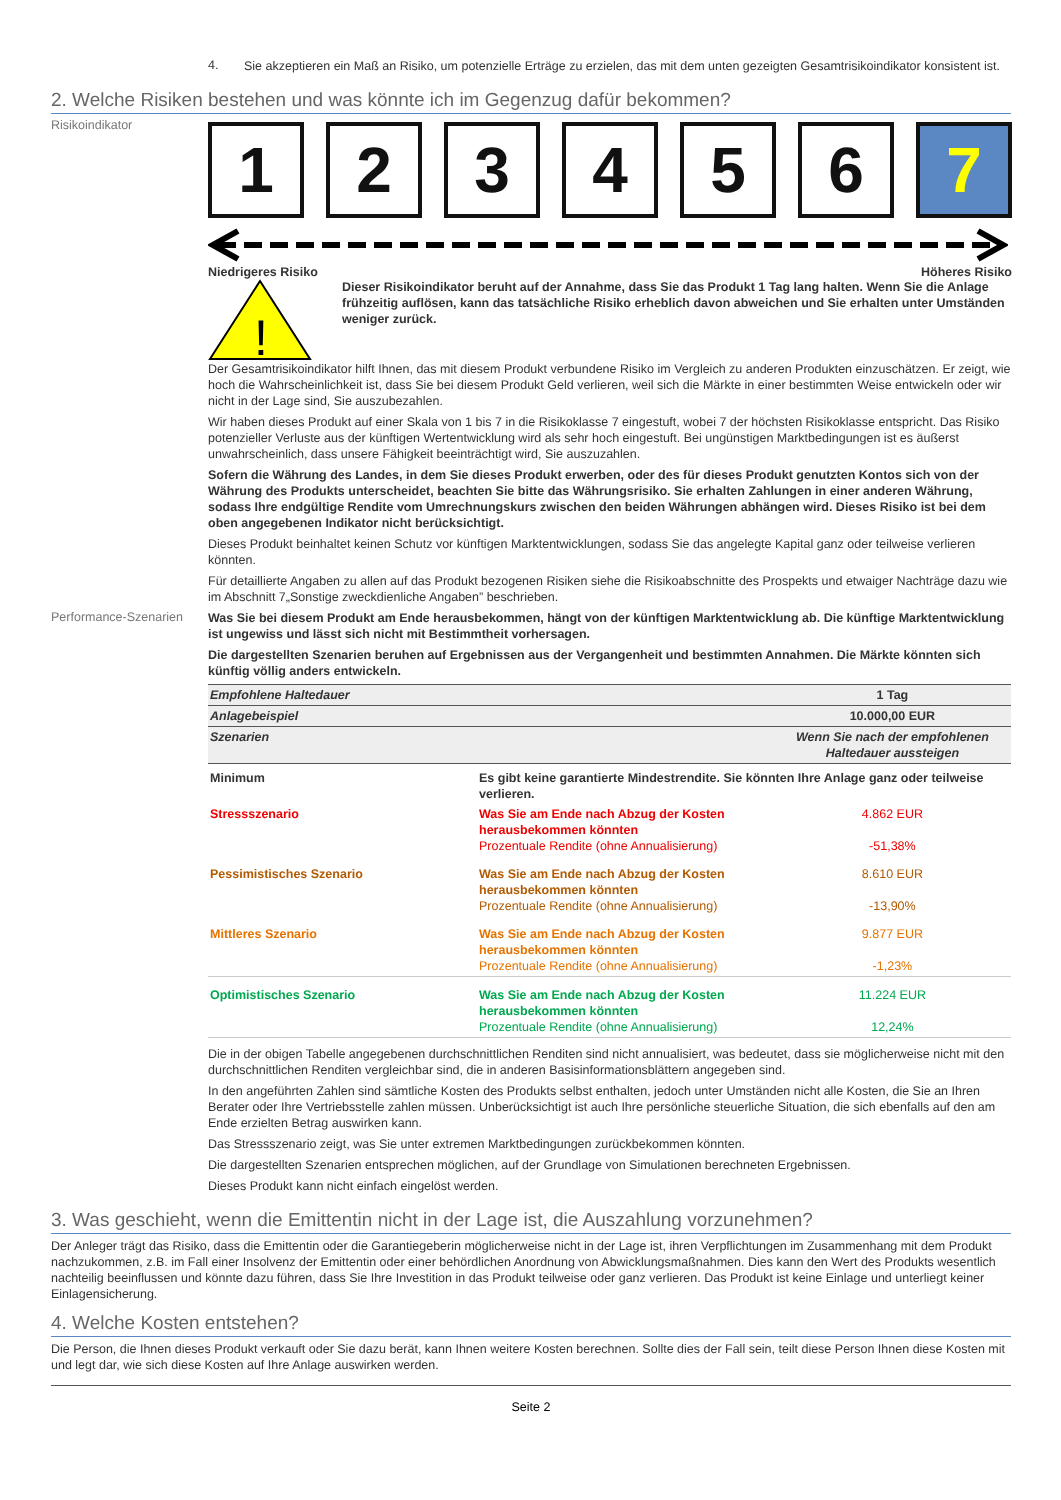4.
Sie akzeptieren ein Maß an Risiko, um potenzielle Erträge zu erzielen, das mit dem unten gezeigten Gesamtrisikoindikator konsistent ist.
2. Welche Risiken bestehen und was könnte ich im Gegenzug dafür bekommen?
Risikoindikator
1 2 3 4 5 6 7
Niedrigeres Risiko Höheres Risiko
!
Dieser Risikoindikator beruht auf der Annahme, dass Sie das Produkt 1 Tag lang halten. Wenn Sie die Anlage frühzeitig auflösen, kann das tatsächliche Risiko erheblich davon abweichen und Sie erhalten unter Umständen weniger zurück.
Der Gesamtrisikoindikator hilft Ihnen, das mit diesem Produkt verbundene Risiko im Vergleich zu anderen Produkten einzuschätzen. Er zeigt, wie hoch die Wahrscheinlichkeit ist, dass Sie bei diesem Produkt Geld verlieren, weil sich die Märkte in einer bestimmten Weise entwickeln oder wir nicht in der Lage sind, Sie auszubezahlen.
Wir haben dieses Produkt auf einer Skala von 1 bis 7 in die Risikoklasse 7 eingestuft, wobei 7 der höchsten Risikoklasse entspricht. Das Risiko potenzieller Verluste aus der künftigen Wertentwicklung wird als sehr hoch eingestuft. Bei ungünstigen Marktbedingungen ist es äußerst unwahrscheinlich, dass unsere Fähigkeit beeinträchtigt wird, Sie auszuzahlen.
Sofern die Währung des Landes, in dem Sie dieses Produkt erwerben, oder des für dieses Produkt genutzten Kontos sich von der Währung des Produkts unterscheidet, beachten Sie bitte das Währungsrisiko. Sie erhalten Zahlungen in einer anderen Währung, sodass Ihre endgültige Rendite vom Umrechnungskurs zwischen den beiden Währungen abhängen wird. Dieses Risiko ist bei dem oben angegebenen Indikator nicht berücksichtigt.
Dieses Produkt beinhaltet keinen Schutz vor künftigen Marktentwicklungen, sodass Sie das angelegte Kapital ganz oder teilweise verlieren könnten.
Für detaillierte Angaben zu allen auf das Produkt bezogenen Risiken siehe die Risikoabschnitte des Prospekts und etwaiger Nachträge dazu wie im Abschnitt 7„Sonstige zweckdienliche Angaben” beschrieben.
Performance-Szenarien
Was Sie bei diesem Produkt am Ende herausbekommen, hängt von der künftigen Marktentwicklung ab. Die künftige Marktentwicklung ist ungewiss und lässt sich nicht mit Bestimmtheit vorhersagen.
Die dargestellten Szenarien beruhen auf Ergebnissen aus der Vergangenheit und bestimmten Annahmen. Die Märkte könnten sich künftig völlig anders entwickeln.
| Empfohlene Haltedauer | | 1 Tag |
| Anlagebeispiel | | 10.000,00 EUR |
| Szenarien | | Wenn Sie nach der empfohlenen Haltedauer aussteigen |
| Minimum | Es gibt keine garantierte Mindestrendite. Sie könnten Ihre Anlage ganz oder teilweise verlieren. | |
| Stressszenario | Was Sie am Ende nach Abzug der Kosten herausbekommen könnten Prozentuale Rendite (ohne Annualisierung) | 4.862 EUR -51,38% |
| Pessimistisches Szenario | Was Sie am Ende nach Abzug der Kosten herausbekommen könnten Prozentuale Rendite (ohne Annualisierung) | 8.610 EUR -13,90% |
| Mittleres Szenario | Was Sie am Ende nach Abzug der Kosten herausbekommen könnten Prozentuale Rendite (ohne Annualisierung) | 9.877 EUR -1,23% |
| Optimistisches Szenario | Was Sie am Ende nach Abzug der Kosten herausbekommen könnten Prozentuale Rendite (ohne Annualisierung) | 11.224 EUR 12,24% |
Die in der obigen Tabelle angegebenen durchschnittlichen Renditen sind nicht annualisiert, was bedeutet, dass sie möglicherweise nicht mit den durchschnittlichen Renditen vergleichbar sind, die in anderen Basisinformationsblättern angegeben sind.
In den angeführten Zahlen sind sämtliche Kosten des Produkts selbst enthalten, jedoch unter Umständen nicht alle Kosten, die Sie an Ihren Berater oder Ihre Vertriebsstelle zahlen müssen. Unberücksichtigt ist auch Ihre persönliche steuerliche Situation, die sich ebenfalls auf den am Ende erzielten Betrag auswirken kann.
Das Stressszenario zeigt, was Sie unter extremen Marktbedingungen zurückbekommen könnten.
Die dargestellten Szenarien entsprechen möglichen, auf der Grundlage von Simulationen berechneten Ergebnissen.
Dieses Produkt kann nicht einfach eingelöst werden.
3. Was geschieht, wenn die Emittentin nicht in der Lage ist, die Auszahlung vorzunehmen?
Der Anleger trägt das Risiko, dass die Emittentin oder die Garantiegeberin möglicherweise nicht in der Lage ist, ihren Verpflichtungen im Zusammenhang mit dem Produkt nachzukommen, z.B. im Fall einer Insolvenz der Emittentin oder einer behördlichen Anordnung von Abwicklungsmaßnahmen. Dies kann den Wert des Produkts wesentlich nachteilig beeinflussen und könnte dazu führen, dass Sie Ihre Investition in das Produkt teilweise oder ganz verlieren. Das Produkt ist keine Einlage und unterliegt keiner Einlagensicherung.
4. Welche Kosten entstehen?
Die Person, die Ihnen dieses Produkt verkauft oder Sie dazu berät, kann Ihnen weitere Kosten berechnen. Sollte dies der Fall sein, teilt diese Person Ihnen diese Kosten mit und legt dar, wie sich diese Kosten auf Ihre Anlage auswirken werden.
Seite 2